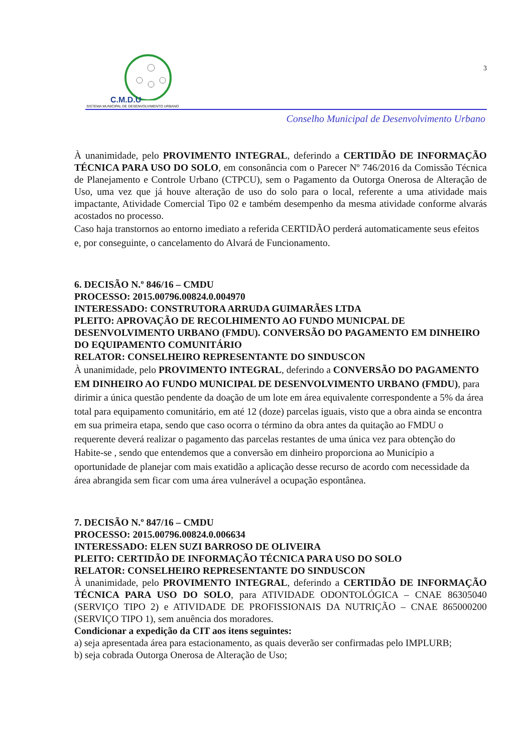C.M.D.U
SISTEMA MUNICIPAL DE DESENVOLVIMENTO URBANO
3
Conselho Municipal de Desenvolvimento Urbano
À unanimidade, pelo PROVIMENTO INTEGRAL, deferindo a CERTIDÃO DE INFORMAÇÃO TÉCNICA PARA USO DO SOLO, em consonância com o Parecer Nº 746/2016 da Comissão Técnica de Planejamento e Controle Urbano (CTPCU), sem o Pagamento da Outorga Onerosa de Alteração de Uso, uma vez que já houve alteração de uso do solo para o local, referente a uma atividade mais impactante, Atividade Comercial Tipo 02 e também desempenho da mesma atividade conforme alvarás acostados no processo.
Caso haja transtornos ao entorno imediato a referida CERTIDÃO perderá automaticamente seus efeitos e, por conseguinte, o cancelamento do Alvará de Funcionamento.
6. DECISÃO N.º 846/16 – CMDU
PROCESSO: 2015.00796.00824.0.004970
INTERESSADO: CONSTRUTORA ARRUDA GUIMARÃES LTDA
PLEITO: APROVAÇÃO DE RECOLHIMENTO AO FUNDO MUNICPAL DE DESENVOLVIMENTO URBANO (FMDU). CONVERSÃO DO PAGAMENTO EM DINHEIRO DO EQUIPAMENTO COMUNITÁRIO
RELATOR: CONSELHEIRO REPRESENTANTE DO SINDUSCON
À unanimidade, pelo PROVIMENTO INTEGRAL, deferindo a CONVERSÃO DO PAGAMENTO EM DINHEIRO AO FUNDO MUNICIPAL DE DESENVOLVIMENTO URBANO (FMDU), para dirimir a única questão pendente da doação de um lote em área equivalente correspondente a 5% da área total para equipamento comunitário, em até 12 (doze) parcelas iguais, visto que a obra ainda se encontra em sua primeira etapa, sendo que caso ocorra o término da obra antes da quitação ao FMDU o requerente deverá realizar o pagamento das parcelas restantes de uma única vez para obtenção do Habite-se , sendo que entendemos que a conversão em dinheiro proporciona ao Município a oportunidade de planejar com mais exatidão a aplicação desse recurso de acordo com necessidade da área abrangida sem ficar com uma área vulnerável a ocupação espontânea.
7. DECISÃO N.º 847/16 – CMDU
PROCESSO: 2015.00796.00824.0.006634
INTERESSADO: ELEN SUZI BARROSO DE OLIVEIRA
PLEITO: CERTIDÃO DE INFORMAÇÃO TÉCNICA PARA USO DO SOLO
RELATOR: CONSELHEIRO REPRESENTANTE DO SINDUSCON
À unanimidade, pelo PROVIMENTO INTEGRAL, deferindo a CERTIDÃO DE INFORMAÇÃO TÉCNICA PARA USO DO SOLO, para ATIVIDADE ODONTOLÓGICA – CNAE 86305040 (SERVIÇO TIPO 2) e ATIVIDADE DE PROFISSIONAIS DA NUTRIÇÃO – CNAE 865000200 (SERVIÇO TIPO 1), sem anuência dos moradores.
Condicionar a expedição da CIT aos itens seguintes:
a) seja apresentada área para estacionamento, as quais deverão ser confirmadas pelo IMPLURB;
b) seja cobrada Outorga Onerosa de Alteração de Uso;